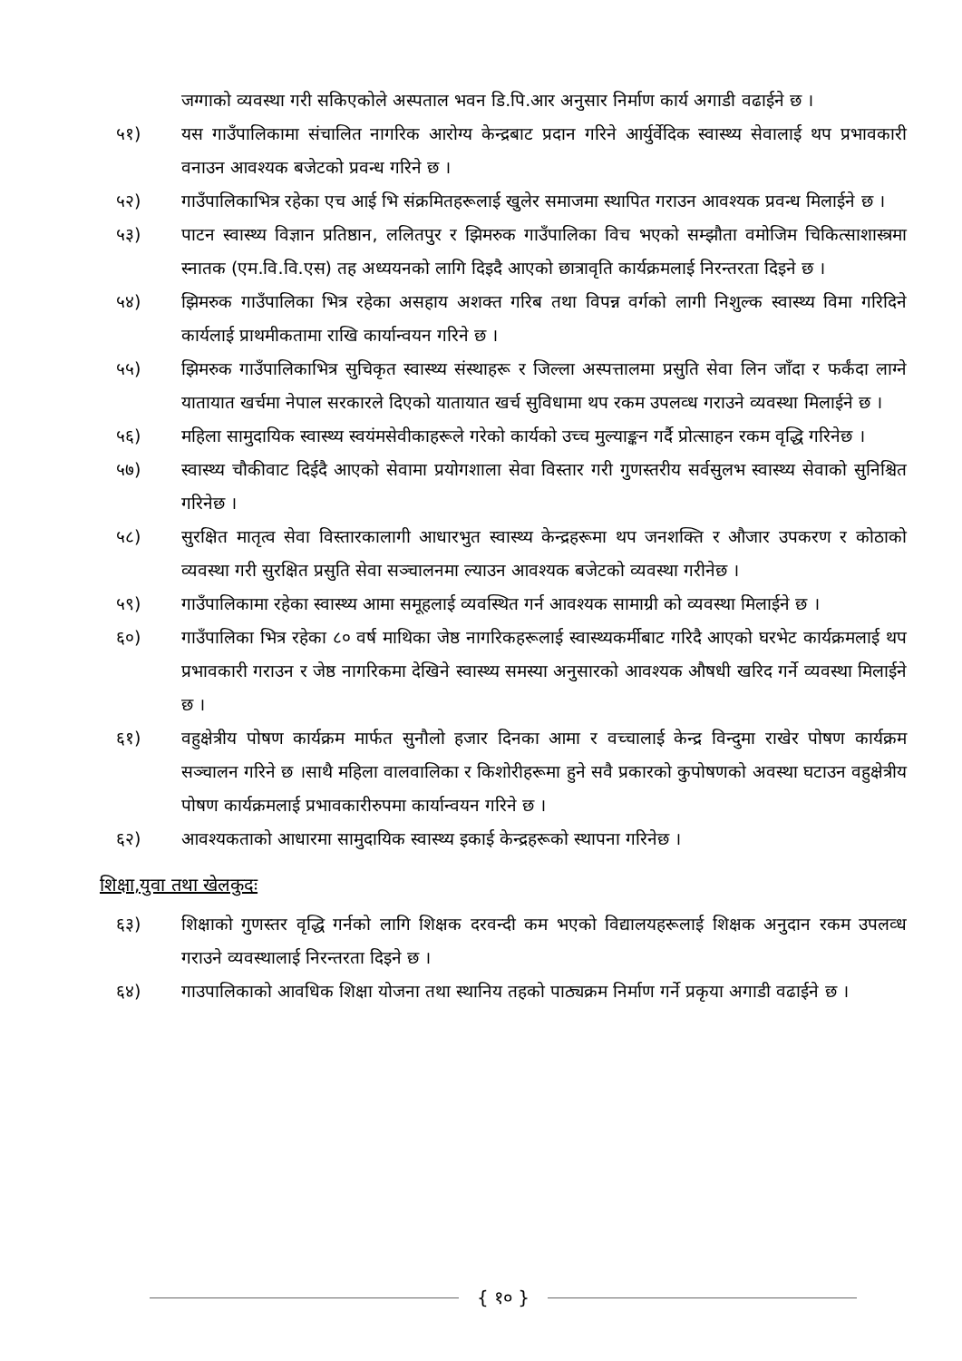जग्गाको व्यवस्था गरी सकिएकोले अस्पताल भवन डि.पि.आर अनुसार निर्माण कार्य अगाडी वढाईने छ ।
५१) यस गाउँपालिकामा संचालित नागरिक आरोग्य केन्द्रबाट प्रदान गरिने आर्युर्वेदिक स्वास्थ्य सेवालाई थप प्रभावकारी वनाउन आवश्यक बजेटको प्रवन्ध गरिने छ ।
५२) गाउँपालिकाभित्र रहेका एच आई भि संक्रमितहरूलाई खुलेर समाजमा स्थापित गराउन आवश्यक प्रवन्ध मिलाईने छ ।
५३) पाटन स्वास्थ्य विज्ञान प्रतिष्ठान, ललितपुर र झिमरुक गाउँपालिका विच भएको सम्झौता वमोजिम चिकित्साशास्त्रमा स्नातक (एम.वि.वि.एस) तह अध्ययनको लागि दिइदै आएको छात्रावृति कार्यक्रमलाई निरन्तरता दिइने छ ।
५४) झिमरुक गाउँपालिका भित्र रहेका असहाय अशक्त गरिब तथा विपन्न वर्गको लागी निशुल्क स्वास्थ्य विमा गरिदिने कार्यलाई प्राथमीकतामा राखि कार्यान्वयन गरिने छ ।
५५) झिमरुक गाउँपालिकाभित्र सुचिकृत स्वास्थ्य संस्थाहरू र जिल्ला अस्पत्तालमा प्रसुति सेवा लिन जाँदा र फर्कंदा लाग्ने यातायात खर्चमा नेपाल सरकारले दिएको यातायात खर्च सुविधामा थप रकम उपलव्ध गराउने व्यवस्था मिलाईने छ ।
५६) महिला सामुदायिक स्वास्थ्य स्वयंमसेवीकाहरूले गरेको कार्यको उच्च मुल्याङ्कन गर्दै प्रोत्साहन रकम वृद्धि गरिनेछ ।
५७) स्वास्थ्य चौकीवाट दिईदै आएको सेवामा प्रयोगशाला सेवा विस्तार गरी गुणस्तरीय सर्वसुलभ स्वास्थ्य सेवाको सुनिश्चित गरिनेछ ।
५८) सुरक्षित मातृत्व सेवा विस्तारकालागी आधारभुत स्वास्थ्य केन्द्रहरूमा थप जनशक्ति र औजार उपकरण र कोठाको व्यवस्था गरी सुरक्षित प्रसुति सेवा सञ्चालनमा ल्याउन आवश्यक बजेटको व्यवस्था गरीनेछ ।
५९) गाउँपालिकामा रहेका स्वास्थ्य आमा समूहलाई व्यवस्थित गर्न आवश्यक सामाग्री को व्यवस्था मिलाईने छ ।
६०) गाउँपालिका भित्र रहेका ८० वर्ष माथिका जेष्ठ नागरिकहरूलाई स्वास्थ्यकर्मीबाट गरिदै आएको घरभेट कार्यक्रमलाई थप प्रभावकारी गराउन र जेष्ठ नागरिकमा देखिने स्वास्थ्य समस्या अनुसारको आवश्यक औषधी खरिद गर्ने व्यवस्था मिलाईने छ ।
६१) वहुक्षेत्रीय पोषण कार्यक्रम मार्फत सुनौलो हजार दिनका आमा र वच्चालाई केन्द्र विन्दुमा राखेर पोषण कार्यक्रम सञ्चालन गरिने छ ।साथै महिला वालवालिका र किशोरीहरूमा हुने सवै प्रकारको कुपोषणको अवस्था घटाउन वहुक्षेत्रीय पोषण कार्यक्रमलाई प्रभावकारीरुपमा कार्यान्वयन गरिने छ ।
६२) आवश्यकताको आधारमा सामुदायिक स्वास्थ्य इकाई केन्द्रहरूको स्थापना गरिनेछ ।
शिक्षा,युवा तथा खेलकुदः
६३) शिक्षाको गुणस्तर वृद्धि गर्नको लागि शिक्षक दरवन्दी कम भएको विद्यालयहरूलाई शिक्षक अनुदान रकम उपलव्ध गराउने व्यवस्थालाई निरन्तरता दिइने छ ।
६४) गाउपालिकाको आवधिक शिक्षा योजना तथा स्थानिय तहको पाठ्यक्रम निर्माण गर्ने प्रकृया अगाडी वढाईने छ ।
{ १० }